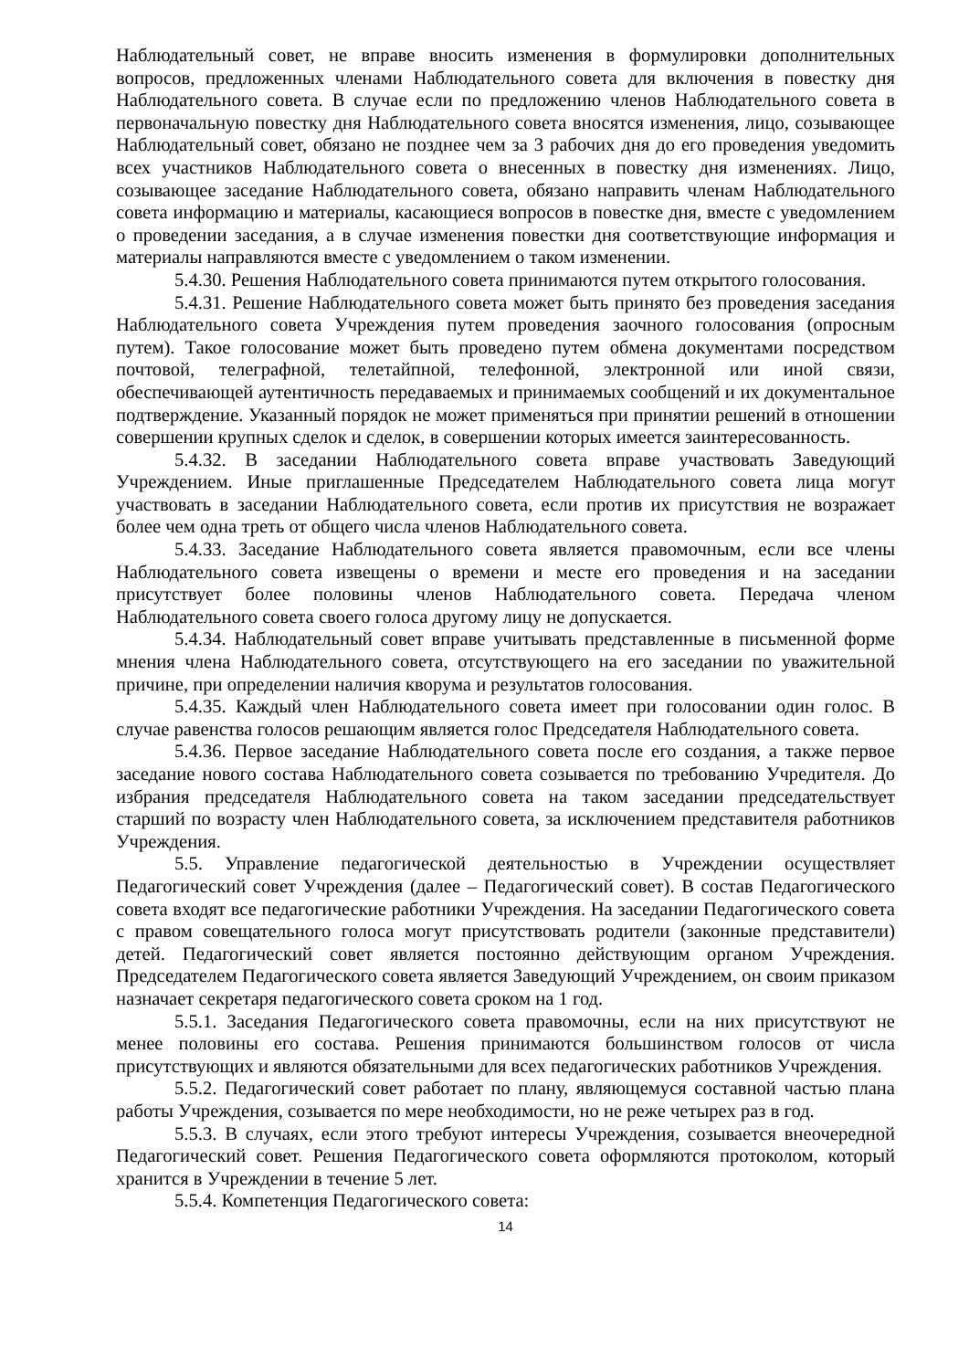Наблюдательный совет, не вправе вносить изменения в формулировки дополнительных вопросов, предложенных членами Наблюдательного совета для включения в повестку дня Наблюдательного совета. В случае если по предложению членов Наблюдательного совета в первоначальную повестку дня Наблюдательного совета вносятся изменения, лицо, созывающее Наблюдательный совет, обязано не позднее чем за 3 рабочих дня до его проведения уведомить всех участников Наблюдательного совета о внесенных в повестку дня изменениях. Лицо, созывающее заседание Наблюдательного совета, обязано направить членам Наблюдательного совета информацию и материалы, касающиеся вопросов в повестке дня, вместе с уведомлением о проведении заседания, а в случае изменения повестки дня соответствующие информация и материалы направляются вместе с уведомлением о таком изменении.
5.4.30. Решения Наблюдательного совета принимаются путем открытого голосования.
5.4.31. Решение Наблюдательного совета может быть принято без проведения заседания Наблюдательного совета Учреждения путем проведения заочного голосования (опросным путем). Такое голосование может быть проведено путем обмена документами посредством почтовой, телеграфной, телетайпной, телефонной, электронной или иной связи, обеспечивающей аутентичность передаваемых и принимаемых сообщений и их документальное подтверждение. Указанный порядок не может применяться при принятии решений в отношении совершении крупных сделок и сделок, в совершении которых имеется заинтересованность.
5.4.32. В заседании Наблюдательного совета вправе участвовать Заведующий Учреждением. Иные приглашенные Председателем Наблюдательного совета лица могут участвовать в заседании Наблюдательного совета, если против их присутствия не возражает более чем одна треть от общего числа членов Наблюдательного совета.
5.4.33. Заседание Наблюдательного совета является правомочным, если все члены Наблюдательного совета извещены о времени и месте его проведения и на заседании присутствует более половины членов Наблюдательного совета. Передача членом Наблюдательного совета своего голоса другому лицу не допускается.
5.4.34. Наблюдательный совет вправе учитывать представленные в письменной форме мнения члена Наблюдательного совета, отсутствующего на его заседании по уважительной причине, при определении наличия кворума и результатов голосования.
5.4.35. Каждый член Наблюдательного совета имеет при голосовании один голос. В случае равенства голосов решающим является голос Председателя Наблюдательного совета.
5.4.36. Первое заседание Наблюдательного совета после его создания, а также первое заседание нового состава Наблюдательного совета созывается по требованию Учредителя. До избрания председателя Наблюдательного совета на таком заседании председательствует старший по возрасту член Наблюдательного совета, за исключением представителя работников Учреждения.
5.5. Управление педагогической деятельностью в Учреждении осуществляет Педагогический совет Учреждения (далее – Педагогический совет). В состав Педагогического совета входят все педагогические работники Учреждения. На заседании Педагогического совета с правом совещательного голоса могут присутствовать родители (законные представители) детей. Педагогический совет является постоянно действующим органом Учреждения. Председателем Педагогического совета является Заведующий Учреждением, он своим приказом назначает секретаря педагогического совета сроком на 1 год.
5.5.1. Заседания Педагогического совета правомочны, если на них присутствуют не менее половины его состава. Решения принимаются большинством голосов от числа присутствующих и являются обязательными для всех педагогических работников Учреждения.
5.5.2. Педагогический совет работает по плану, являющемуся составной частью плана работы Учреждения, созывается по мере необходимости, но не реже четырех раз в год.
5.5.3. В случаях, если этого требуют интересы Учреждения, созывается внеочередной Педагогический совет. Решения Педагогического совета оформляются протоколом, который хранится в Учреждении в течение 5 лет.
5.5.4. Компетенция Педагогического совета:
14